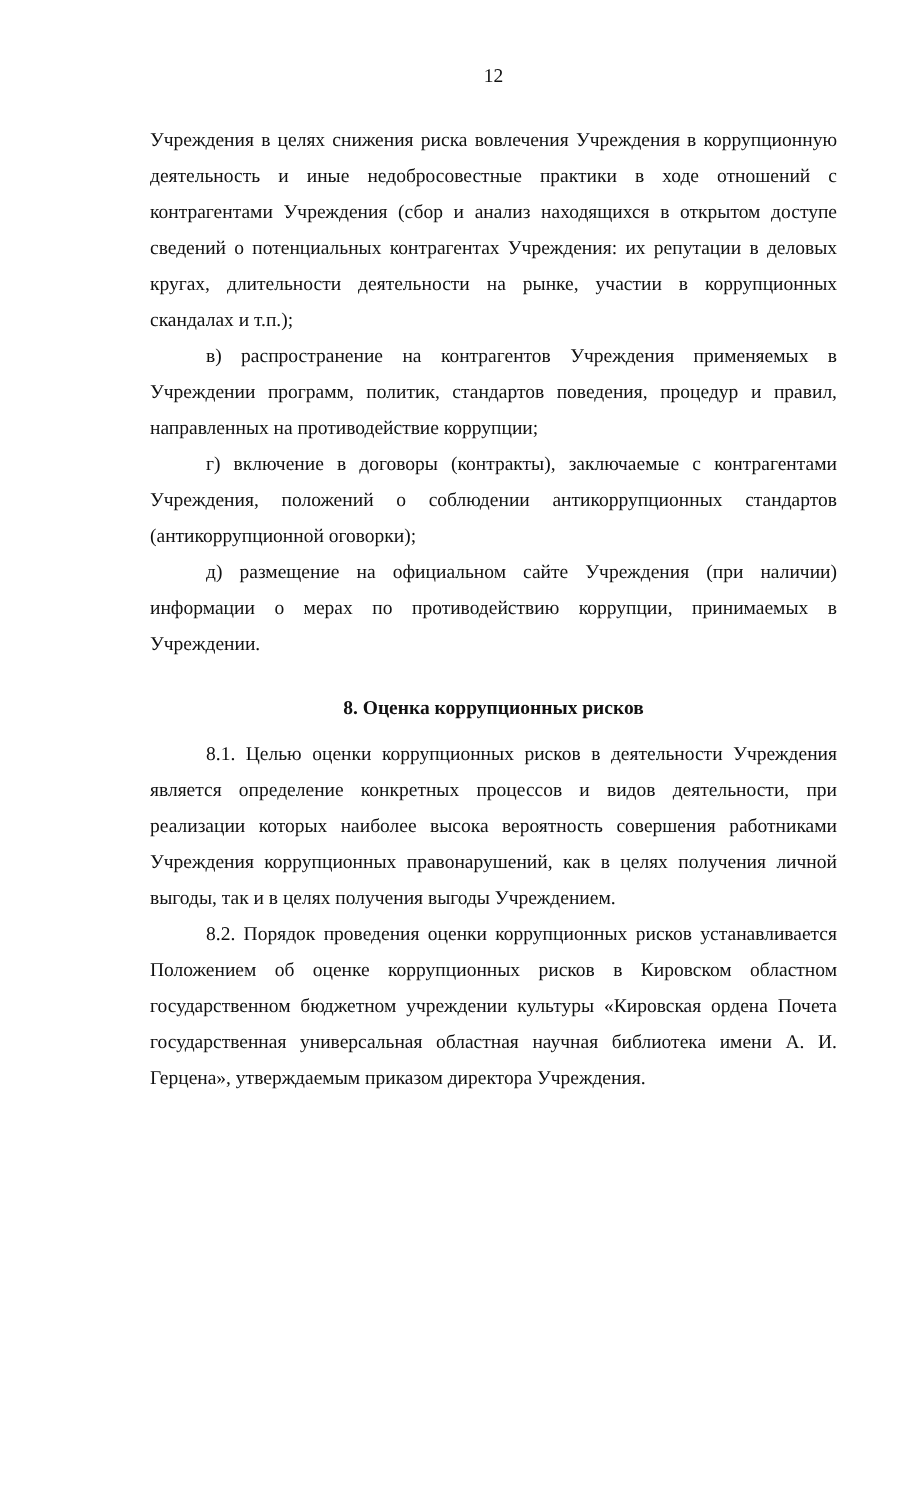12
Учреждения в целях снижения риска вовлечения Учреждения в коррупционную деятельность и иные недобросовестные практики в ходе отношений с контрагентами Учреждения (сбор и анализ находящихся в открытом доступе сведений о потенциальных контрагентах Учреждения: их репутации в деловых кругах, длительности деятельности на рынке, участии в коррупционных скандалах и т.п.);
в) распространение на контрагентов Учреждения применяемых в Учреждении программ, политик, стандартов поведения, процедур и правил, направленных на противодействие коррупции;
г) включение в договоры (контракты), заключаемые с контрагентами Учреждения, положений о соблюдении антикоррупционных стандартов (антикоррупционной оговорки);
д) размещение на официальном сайте Учреждения (при наличии) информации о мерах по противодействию коррупции, принимаемых в Учреждении.
8. Оценка коррупционных рисков
8.1. Целью оценки коррупционных рисков в деятельности Учреждения является определение конкретных процессов и видов деятельности, при реализации которых наиболее высока вероятность совершения работниками Учреждения коррупционных правонарушений, как в целях получения личной выгоды, так и в целях получения выгоды Учреждением.
8.2. Порядок проведения оценки коррупционных рисков устанавливается Положением об оценке коррупционных рисков в Кировском областном государственном бюджетном учреждении культуры «Кировская ордена Почета государственная универсальная областная научная библиотека имени А. И. Герцена», утверждаемым приказом директора Учреждения.